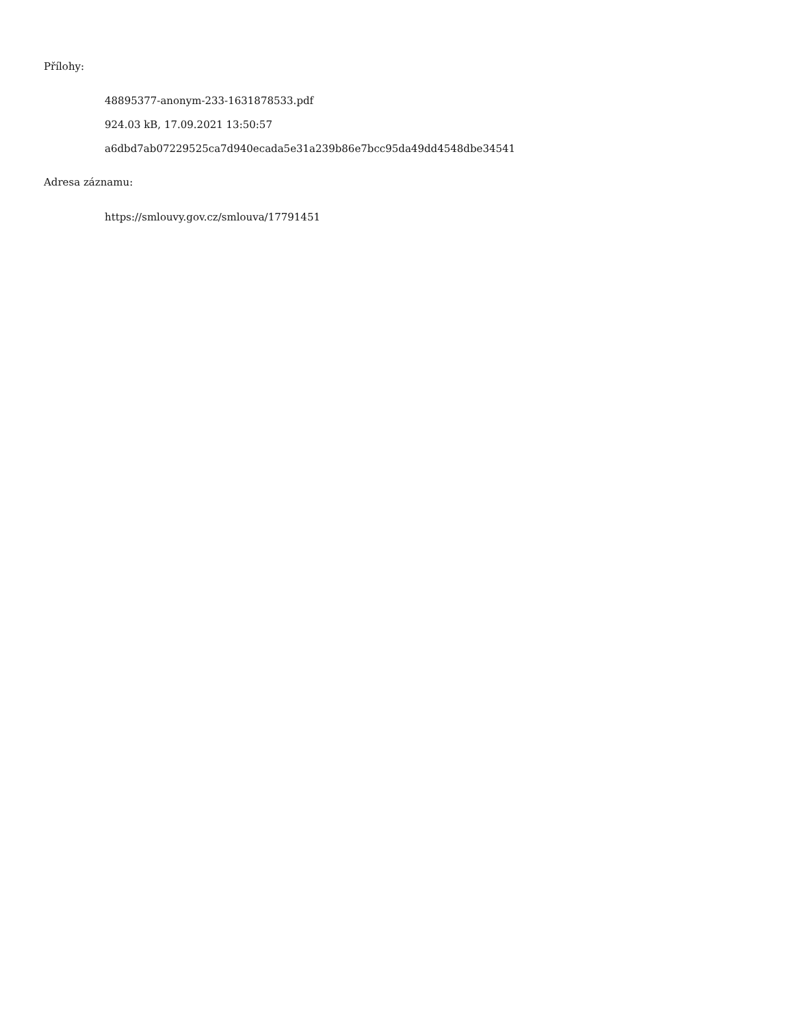Přílohy:
48895377-anonym-233-1631878533.pdf
924.03 kB, 17.09.2021 13:50:57
a6dbd7ab07229525ca7d940ecada5e31a239b86e7bcc95da49dd4548dbe34541
Adresa záznamu:
https://smlouvy.gov.cz/smlouva/17791451